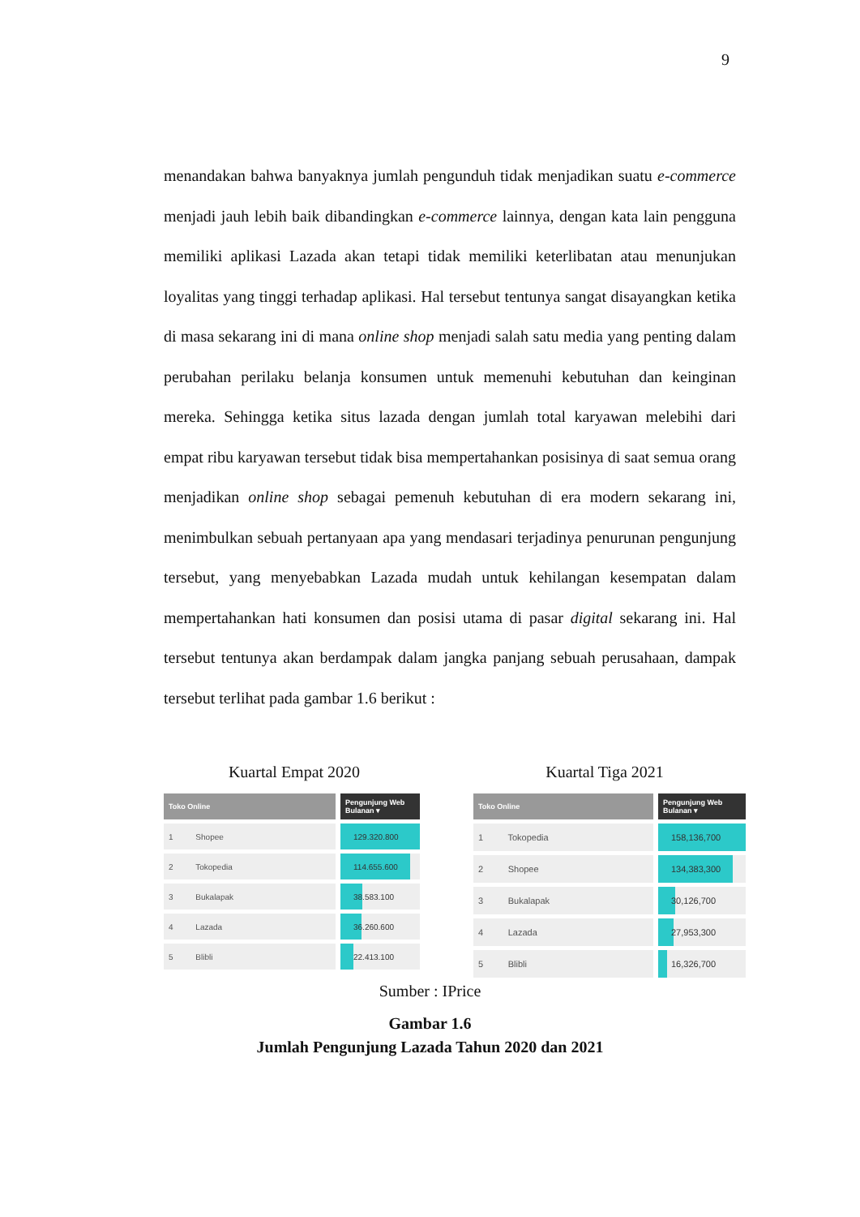9
menandakan bahwa banyaknya jumlah pengunduh tidak menjadikan suatu e-commerce menjadi jauh lebih baik dibandingkan e-commerce lainnya, dengan kata lain pengguna memiliki aplikasi Lazada akan tetapi tidak memiliki keterlibatan atau menunjukan loyalitas yang tinggi terhadap aplikasi. Hal tersebut tentunya sangat disayangkan ketika di masa sekarang ini di mana online shop menjadi salah satu media yang penting dalam perubahan perilaku belanja konsumen untuk memenuhi kebutuhan dan keinginan mereka. Sehingga ketika situs lazada dengan jumlah total karyawan melebihi dari empat ribu karyawan tersebut tidak bisa mempertahankan posisinya di saat semua orang menjadikan online shop sebagai pemenuh kebutuhan di era modern sekarang ini, menimbulkan sebuah pertanyaan apa yang mendasari terjadinya penurunan pengunjung tersebut, yang menyebabkan Lazada mudah untuk kehilangan kesempatan dalam mempertahankan hati konsumen dan posisi utama di pasar digital sekarang ini. Hal tersebut tentunya akan berdampak dalam jangka panjang sebuah perusahaan, dampak tersebut terlihat pada gambar 1.6 berikut :
Kuartal Empat 2020
| Toko Online | Pengunjung Web Bulanan ▾ |
| --- | --- |
| 1 Shopee | 129.320.800 |
| 2 Tokopedia | 114.655.600 |
| 3 Bukalapak | 38.583.100 |
| 4 Lazada | 36.260.600 |
| 5 Blibli | 22.413.100 |
Kuartal Tiga 2021
| Toko Online | Pengunjung Web Bulanan ▾ |
| --- | --- |
| 1 Tokopedia | 158,136,700 |
| 2 Shopee | 134,383,300 |
| 3 Bukalapak | 30,126,700 |
| 4 Lazada | 27,953,300 |
| 5 Blibli | 16,326,700 |
Sumber : IPrice
Gambar 1.6
Jumlah Pengunjung Lazada Tahun 2020 dan 2021